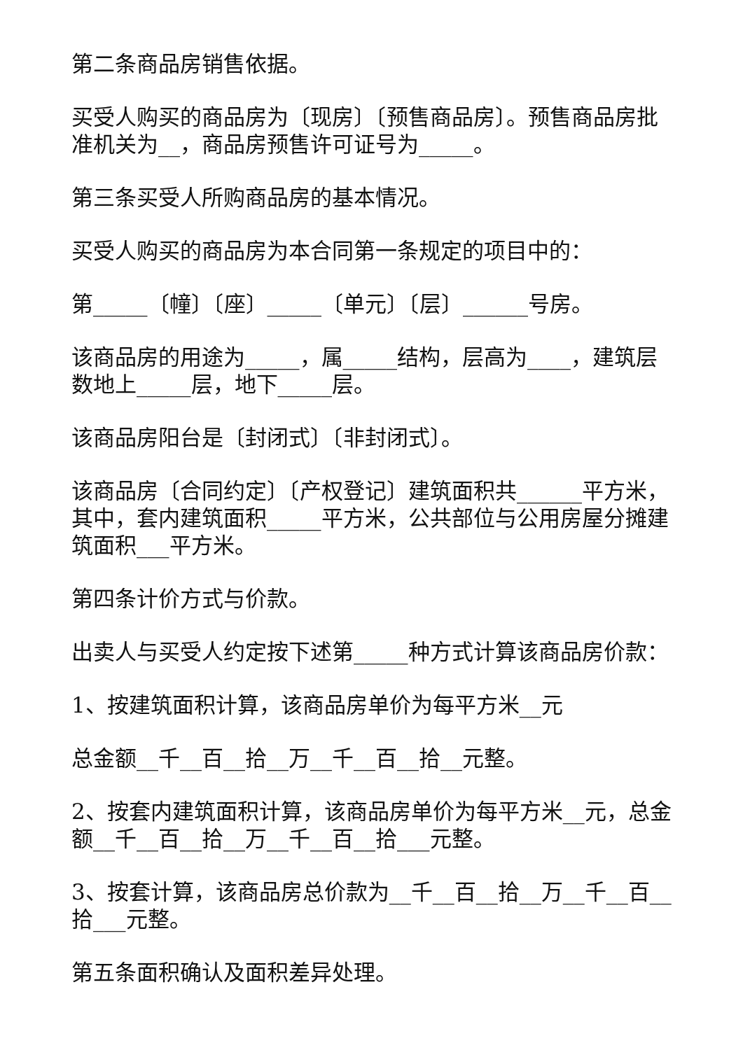第二条商品房销售依据。
买受人购买的商品房为〔现房〕〔预售商品房〕。预售商品房批准机关为__，商品房预售许可证号为_____。
第三条买受人所购商品房的基本情况。
买受人购买的商品房为本合同第一条规定的项目中的：
第_____〔幢〕〔座〕_____〔单元〕〔层〕______号房。
该商品房的用途为_____，属_____结构，层高为____，建筑层数地上_____层，地下_____层。
该商品房阳台是〔封闭式〕〔非封闭式〕。
该商品房〔合同约定〕〔产权登记〕建筑面积共______平方米，其中，套内建筑面积_____平方米，公共部位与公用房屋分摊建筑面积___平方米。
第四条计价方式与价款。
出卖人与买受人约定按下述第_____种方式计算该商品房价款：
1、按建筑面积计算，该商品房单价为每平方米__元
总金额__千__百__拾__万__千__百__拾__元整。
2、按套内建筑面积计算，该商品房单价为每平方米__元，总金额__千__百__拾__万__千__百__拾___元整。
3、按套计算，该商品房总价款为__千__百__拾__万__千__百__拾___元整。
第五条面积确认及面积差异处理。